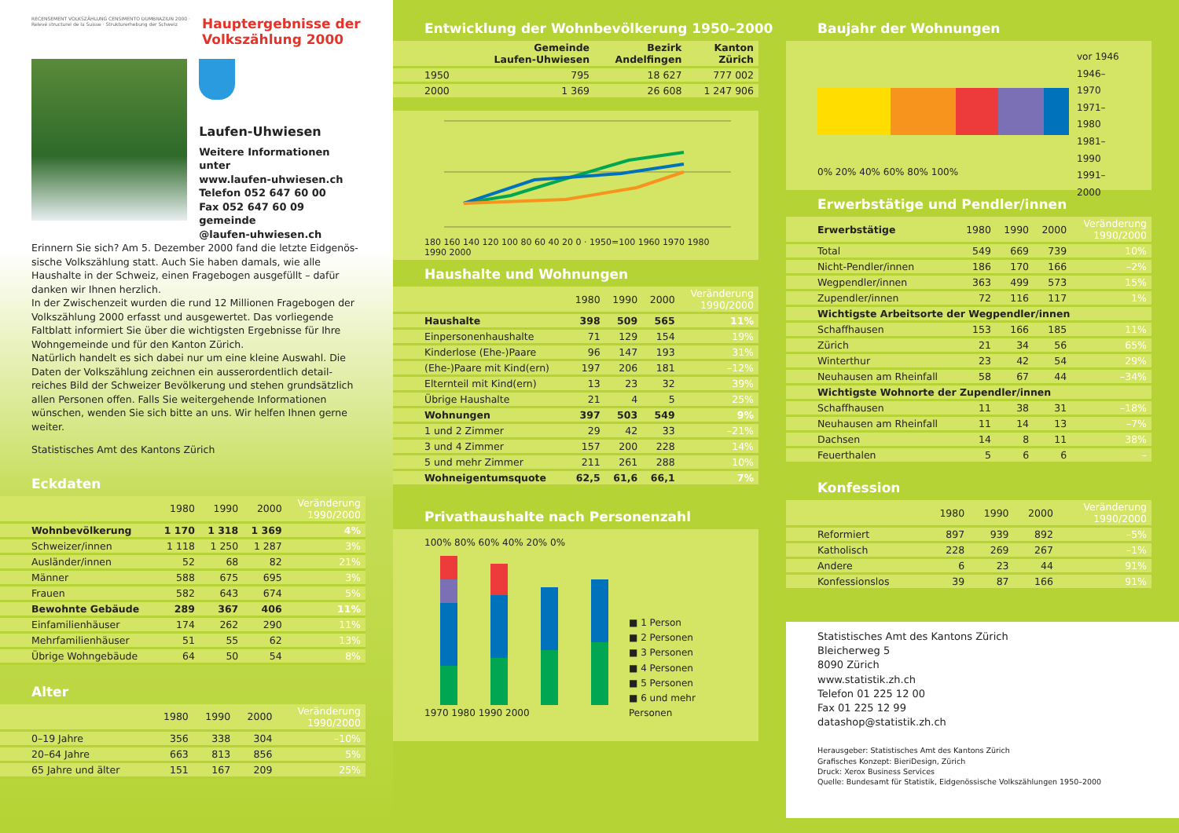RECENSEMENT VOLKSZÄHLUNG CENSIMENTO DUMBRAZIUN 2000 · Relevé structurel de la Suisse · Strukturerhebung der Schweiz
Hauptergebnisse der
Volkszählung 2000
Laufen-Uhwiesen
Weitere Informationen unter
www.laufen-uhwiesen.ch
Telefon 052 647 60 00
Fax 052 647 60 09
gemeinde
@laufen-uhwiesen.ch
Erinnern Sie sich? Am 5. Dezember 2000 fand die letzte Eidgenös-sische Volkszählung statt. Auch Sie haben damals, wie alle Haushalte in der Schweiz, einen Fragebogen ausgefüllt – dafür danken wir Ihnen herzlich.
In der Zwischenzeit wurden die rund 12 Millionen Fragebogen der Volkszählung 2000 erfasst und ausgewertet. Das vorliegende Faltblatt informiert Sie über die wichtigsten Ergebnisse für Ihre Wohngemeinde und für den Kanton Zürich.
Natürlich handelt es sich dabei nur um eine kleine Auswahl. Die Daten der Volkszählung zeichnen ein ausserordentlich detail-reiches Bild der Schweizer Bevölkerung und stehen grundsätzlich allen Personen offen. Falls Sie weitergehende Informationen wünschen, wenden Sie sich bitte an uns. Wir helfen Ihnen gerne weiter.
Statistisches Amt des Kantons Zürich
Eckdaten
| | 1980 | 1990 | 2000 | Veränderung 1990/2000 |
| --- | --- | --- | --- | --- |
| Wohnbevölkerung | 1 170 | 1 318 | 1 369 | 4% |
| Schweizer/innen | 1 118 | 1 250 | 1 287 | 3% |
| Ausländer/innen | 52 | 68 | 82 | 21% |
| Männer | 588 | 675 | 695 | 3% |
| Frauen | 582 | 643 | 674 | 5% |
| Bewohnte Gebäude | 289 | 367 | 406 | 11% |
| Einfamilienhäuser | 174 | 262 | 290 | 11% |
| Mehrfamilienhäuser | 51 | 55 | 62 | 13% |
| Übrige Wohngebäude | 64 | 50 | 54 | 8% |
Alter
| | 1980 | 1990 | 2000 | Veränderung 1990/2000 |
| --- | --- | --- | --- | --- |
| 0–19 Jahre | 356 | 338 | 304 | –10% |
| 20–64 Jahre | 663 | 813 | 856 | 5% |
| 65 Jahre und älter | 151 | 167 | 209 | 25% |
Entwicklung der Wohnbevölkerung 1950–2000
| | Gemeinde Laufen-Uhwiesen | Bezirk Andelfingen | Kanton Zürich |
| --- | --- | --- | --- |
| 1950 | 795 | 18 627 | 777 002 |
| 2000 | 1 369 | 26 608 | 1 247 906 |
180 160 140 120 100 80 60 40 20 0 · 1950=100 1960 1970 1980 1990 2000
Haushalte und Wohnungen
| | 1980 | 1990 | 2000 | Veränderung 1990/2000 |
| --- | --- | --- | --- | --- |
| Haushalte | 398 | 509 | 565 | 11% |
| Einpersonenhaushalte | 71 | 129 | 154 | 19% |
| Kinderlose (Ehe-)Paare | 96 | 147 | 193 | 31% |
| (Ehe-)Paare mit Kind(ern) | 197 | 206 | 181 | –12% |
| Elternteil mit Kind(ern) | 13 | 23 | 32 | 39% |
| Übrige Haushalte | 21 | 4 | 5 | 25% |
| Wohnungen | 397 | 503 | 549 | 9% |
| 1 und 2 Zimmer | 29 | 42 | 33 | –21% |
| 3 und 4 Zimmer | 157 | 200 | 228 | 14% |
| 5 und mehr Zimmer | 211 | 261 | 288 | 10% |
| Wohneigentumsquote | 62,5 | 61,6 | 66,1 | 7% |
Privathaushalte nach Personenzahl
100% 80% 60% 40% 20% 0%
1970 1980 1990 2000
■ 1 Person
■ 2 Personen
■ 3 Personen
■ 4 Personen
■ 5 Personen
■ 6 und mehr Personen
Baujahr der Wohnungen
0% 20% 40% 60% 80% 100%
vor 1946
1946–1970
1971–1980
1981–1990
1991–2000
Erwerbstätige und Pendler/innen
| Erwerbstätige | 1980 | 1990 | 2000 | Veränderung 1990/2000 |
| --- | --- | --- | --- | --- |
| Total | 549 | 669 | 739 | 10% |
| Nicht-Pendler/innen | 186 | 170 | 166 | –2% |
| Wegpendler/innen | 363 | 499 | 573 | 15% |
| Zupendler/innen | 72 | 116 | 117 | 1% |
| Wichtigste Arbeitsorte der Wegpendler/innen | | | | |
| Schaffhausen | 153 | 166 | 185 | 11% |
| Zürich | 21 | 34 | 56 | 65% |
| Winterthur | 23 | 42 | 54 | 29% |
| Neuhausen am Rheinfall | 58 | 67 | 44 | –34% |
| Wichtigste Wohnorte der Zupendler/innen | | | | |
| Schaffhausen | 11 | 38 | 31 | –18% |
| Neuhausen am Rheinfall | 11 | 14 | 13 | –7% |
| Dachsen | 14 | 8 | 11 | 38% |
| Feuerthalen | 5 | 6 | 6 | – |
Konfession
| | 1980 | 1990 | 2000 | Veränderung 1990/2000 |
| --- | --- | --- | --- | --- |
| Reformiert | 897 | 939 | 892 | –5% |
| Katholisch | 228 | 269 | 267 | –1% |
| Andere | 6 | 23 | 44 | 91% |
| Konfessionslos | 39 | 87 | 166 | 91% |
Statistisches Amt des Kantons Zürich
Bleicherweg 5
8090 Zürich
www.statistik.zh.ch
Telefon 01 225 12 00
Fax 01 225 12 99
datashop@statistik.zh.ch
Herausgeber: Statistisches Amt des Kantons Zürich
Grafisches Konzept: BieriDesign, Zürich
Druck: Xerox Business Services
Quelle: Bundesamt für Statistik, Eidgenössische Volkszählungen 1950–2000